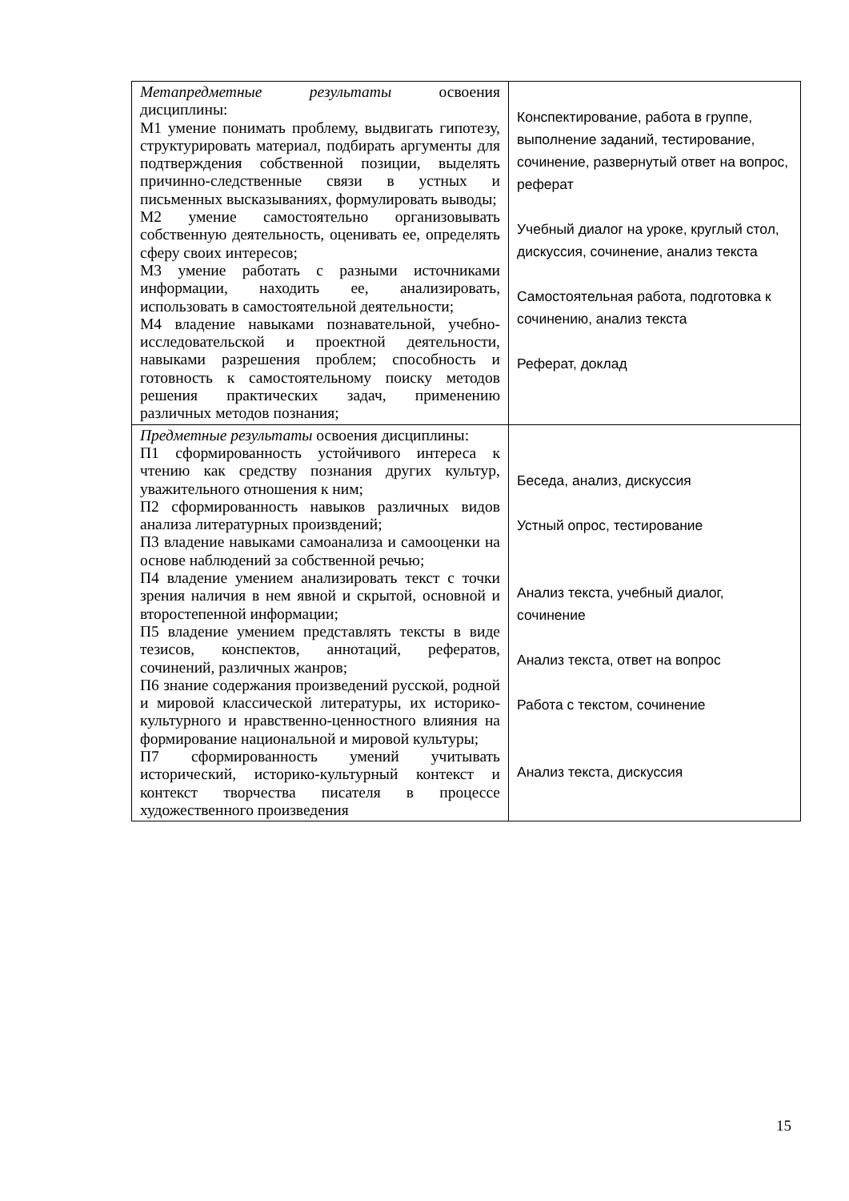| Метапредметные результаты освоения дисциплины: М1 умение понимать проблему, выдвигать гипотезу, структурировать материал, подбирать аргументы для подтверждения собственной позиции, выделять причинно-следственные связи в устных и письменных высказываниях, формулировать выводы; М2 умение самостоятельно организовывать собственную деятельность, оценивать ее, определять сферу своих интересов; М3 умение работать с разными источниками информации, находить ее, анализировать, использовать в самостоятельной деятельности; М4 владение навыками познавательной, учебно-исследовательской и проектной деятельности, навыками разрешения проблем; способность и готовность к самостоятельному поиску методов решения практических задач, применению различных методов познания; | Конспектирование, работа в группе, выполнение заданий, тестирование, сочинение, развернутый ответ на вопрос, реферат Учебный диалог на уроке, круглый стол, дискуссия, сочинение, анализ текста Самостоятельная работа, подготовка к сочинению, анализ текста Реферат, доклад |
| Предметные результаты освоения дисциплины: П1 сформированность устойчивого интереса к чтению как средству познания других культур, уважительного отношения к ним; П2 сформированность навыков различных видов анализа литературных произвдений; П3 владение навыками самоанализа и самооценки на основе наблюдений за собственной речью; П4 владение умением анализировать текст с точки зрения наличия в нем явной и скрытой, основной и второстепенной информации; П5 владение умением представлять тексты в виде тезисов, конспектов, аннотаций, рефератов, сочинений, различных жанров; П6 знание содержания произведений русской, родной и мировой классической литературы, их историко-культурного и нравственно-ценностного влияния на формирование национальной и мировой культуры; П7 сформированность умений учитывать исторический, историко-культурный контекст и контекст творчества писателя в процессе художественного произведения | Беседа, анализ, дискуссия Устный опрос, тестирование Анализ текста, учебный диалог, сочинение Анализ текста, ответ на вопрос Работа с текстом, сочинение Анализ текста, дискуссия |
15